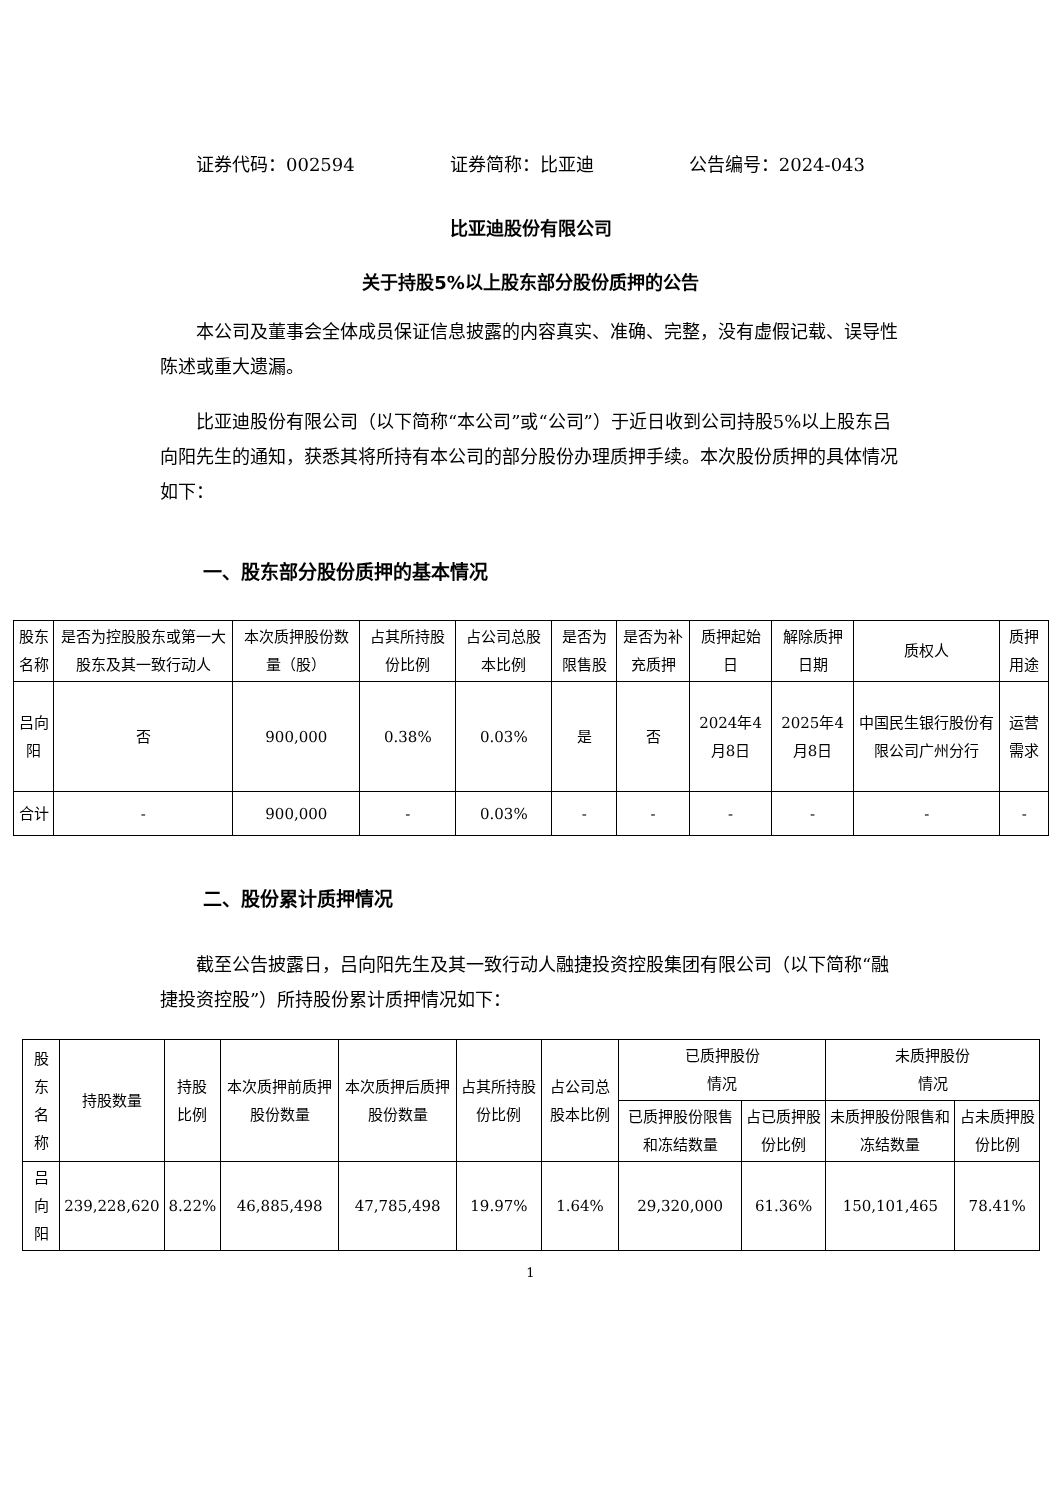证券代码：002594 证券简称：比亚迪 公告编号：2024-043
比亚迪股份有限公司
关于持股5%以上股东部分股份质押的公告
本公司及董事会全体成员保证信息披露的内容真实、准确、完整，没有虚假记载、误导性陈述或重大遗漏。
比亚迪股份有限公司（以下简称“本公司”或“公司”）于近日收到公司持股5%以上股东吕向阳先生的通知，获悉其将所持有本公司的部分股份办理质押手续。本次股份质押的具体情况如下：
一、股东部分股份质押的基本情况
| 股东 名称 | 是否为控股股东或第一大股东及其一致行动人 | 本次质押股份数量（股） | 占其所持股份比例 | 占公司总股本比例 | 是否为限售股 | 是否为补充质押 | 质押起始日 | 解除质押日期 | 质权人 | 质押用途 |
| --- | --- | --- | --- | --- | --- | --- | --- | --- | --- | --- |
| 吕向阳 | 否 | 900,000 | 0.38% | 0.03% | 是 | 否 | 2024年4月8日 | 2025年4月8日 | 中国民生银行股份有限公司广州分行 | 运营需求 |
| 合计 | - | 900,000 | - | 0.03% | - | - | - | - | - | - |
二、股份累计质押情况
截至公告披露日，吕向阳先生及其一致行动人融捷投资控股集团有限公司（以下简称“融捷投资控股”）所持股份累计质押情况如下：
| 股东名称 | 持股数量 | 持股 比例 | 本次质押前质押股份数量 | 本次质押后质押股份数量 | 占其所持股份比例 | 占公司总股本比例 | 已质押股份 情况 | | 未质押股份 情况 | |
| --- | --- | --- | --- | --- | --- | --- | --- | --- | --- | --- |
| | | | | | | | 已质押股份限售和冻结数量 | 占已质押股份比例 | 未质押股份限售和冻结数量 | 占未质押股份比例 |
| 吕向阳 | 239,228,620 | 8.22% | 46,885,498 | 47,785,498 | 19.97% | 1.64% | 29,320,000 | 61.36% | 150,101,465 | 78.41% |
1